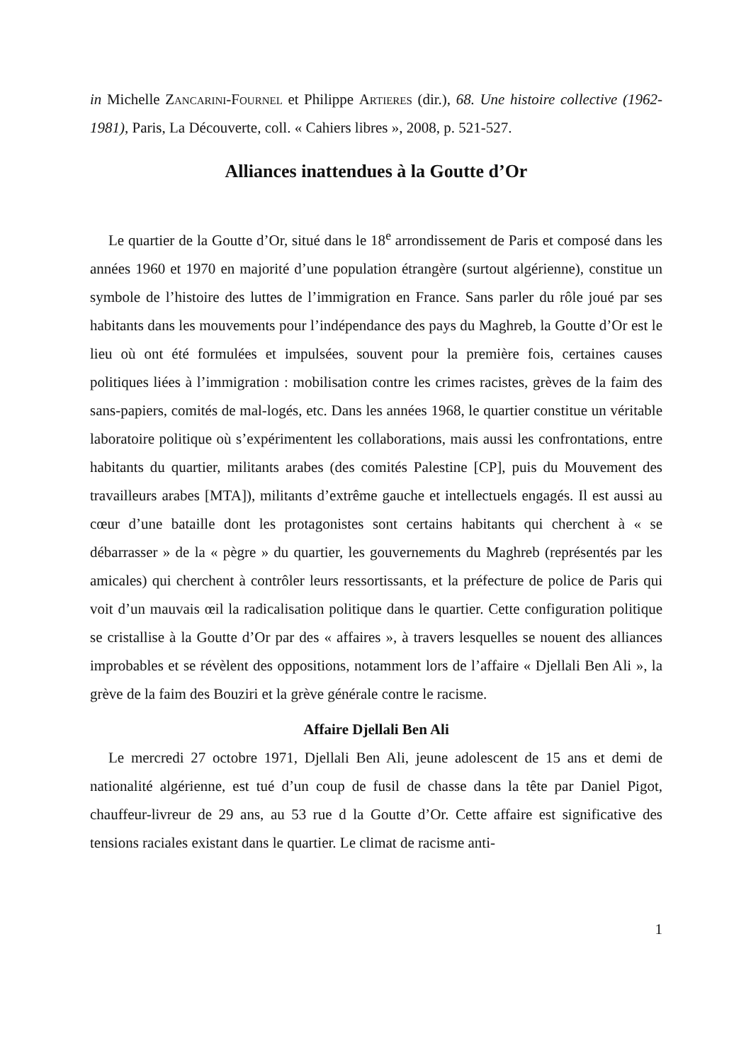in Michelle Zancarini-Fournel et Philippe Artieres (dir.), 68. Une histoire collective (1962-1981), Paris, La Découverte, coll. « Cahiers libres », 2008, p. 521-527.
Alliances inattendues à la Goutte d’Or
Le quartier de la Goutte d’Or, situé dans le 18<sup>e</sup> arrondissement de Paris et composé dans les années 1960 et 1970 en majorité d’une population étrangère (surtout algérienne), constitue un symbole de l’histoire des luttes de l’immigration en France. Sans parler du rôle joué par ses habitants dans les mouvements pour l’indépendance des pays du Maghreb, la Goutte d’Or est le lieu où ont été formulées et impulsées, souvent pour la première fois, certaines causes politiques liées à l’immigration : mobilisation contre les crimes racistes, grèves de la faim des sans-papiers, comités de mal-logés, etc. Dans les années 1968, le quartier constitue un véritable laboratoire politique où s’expérimentent les collaborations, mais aussi les confrontations, entre habitants du quartier, militants arabes (des comités Palestine [CP], puis du Mouvement des travailleurs arabes [MTA]), militants d’extrême gauche et intellectuels engagés. Il est aussi au cœur d’une bataille dont les protagonistes sont certains habitants qui cherchent à « se débarrasser » de la « pègre » du quartier, les gouvernements du Maghreb (représentés par les amicales) qui cherchent à contrôler leurs ressortissants, et la préfecture de police de Paris qui voit d’un mauvais œil la radicalisation politique dans le quartier. Cette configuration politique se cristallise à la Goutte d’Or par des « affaires », à travers lesquelles se nouent des alliances improbables et se révèlent des oppositions, notamment lors de l’affaire « Djellali Ben Ali », la grève de la faim des Bouziri et la grève générale contre le racisme.
Affaire Djellali Ben Ali
Le mercredi 27 octobre 1971, Djellali Ben Ali, jeune adolescent de 15 ans et demi de nationalité algérienne, est tué d’un coup de fusil de chasse dans la tête par Daniel Pigot, chauffeur-livreur de 29 ans, au 53 rue d la Goutte d’Or. Cette affaire est significative des tensions raciales existant dans le quartier. Le climat de racisme anti-
1